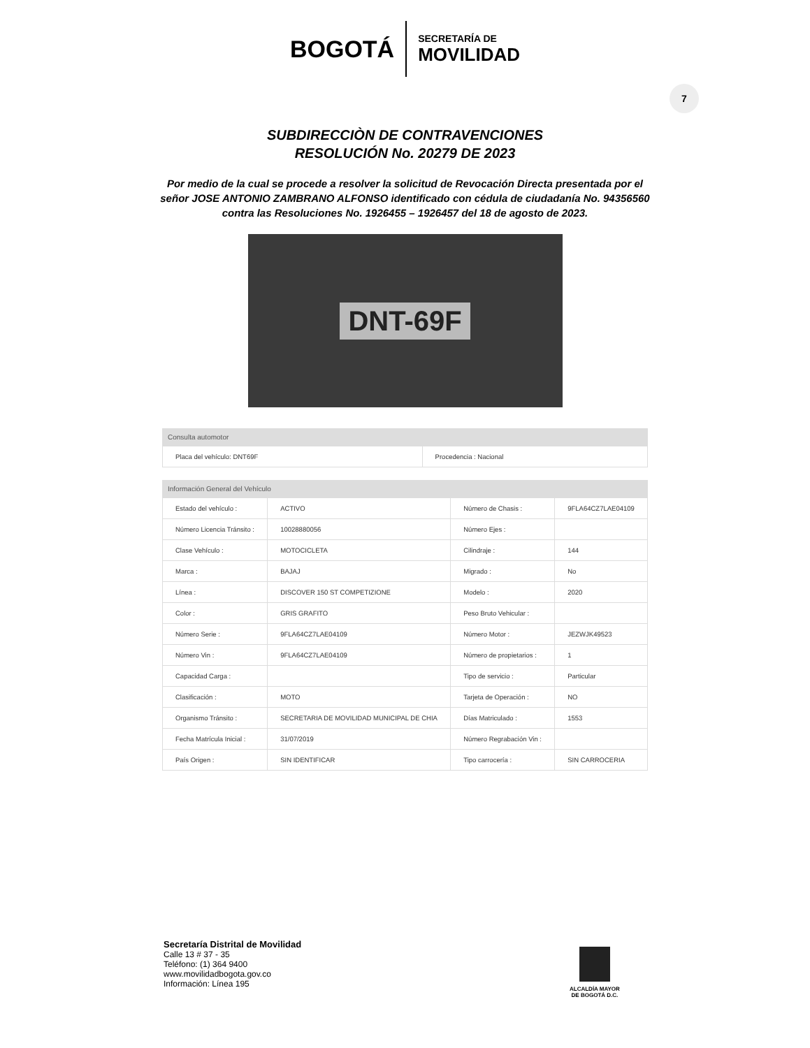BOGOTÁ SECRETARÍA DE MOVILIDAD
7
SUBDIRECCIÒN DE CONTRAVENCIONES
RESOLUCIÓN No. 20279 DE 2023
Por medio de la cual se procede a resolver la solicitud de Revocación Directa presentada por el señor JOSE ANTONIO ZAMBRANO ALFONSO identificado con cédula de ciudadanía No. 94356560 contra las Resoluciones No. 1926455 – 1926457 del 18 de agosto de 2023.
DNT-69F
Consulta automotor
| Placa del vehículo: DNT69F | Procedencia : Nacional |
Información General del Vehículo
| Estado del vehículo : | ACTIVO | Número de Chasis : | 9FLA64CZ7LAE04109 |
| Número Licencia Tránsito : | 10028880056 | Número Ejes : | |
| Clase Vehículo : | MOTOCICLETA | Cilindraje : | 144 |
| Marca : | BAJAJ | Migrado : | No |
| Línea : | DISCOVER 150 ST COMPETIZIONE | Modelo : | 2020 |
| Color : | GRIS GRAFITO | Peso Bruto Vehicular : | |
| Número Serie : | 9FLA64CZ7LAE04109 | Número Motor : | JEZWJK49523 |
| Número Vin : | 9FLA64CZ7LAE04109 | Número de propietarios : | 1 |
| Capacidad Carga : | | Tipo de servicio : | Particular |
| Clasificación : | MOTO | Tarjeta de Operación : | NO |
| Organismo Tránsito : | SECRETARIA DE MOVILIDAD MUNICIPAL DE CHIA | Días Matriculado : | 1553 |
| Fecha Matrícula Inicial : | 31/07/2019 | Número Regrabación Vin : | |
| País Origen : | SIN IDENTIFICAR | Tipo carrocería : | SIN CARROCERIA |
Secretaría Distrital de Movilidad
Calle 13 # 37 - 35
Teléfono: (1) 364 9400
www.movilidadbogota.gov.co
Información: Línea 195
ALCALDÍA MAYOR
DE BOGOTÁ D.C.